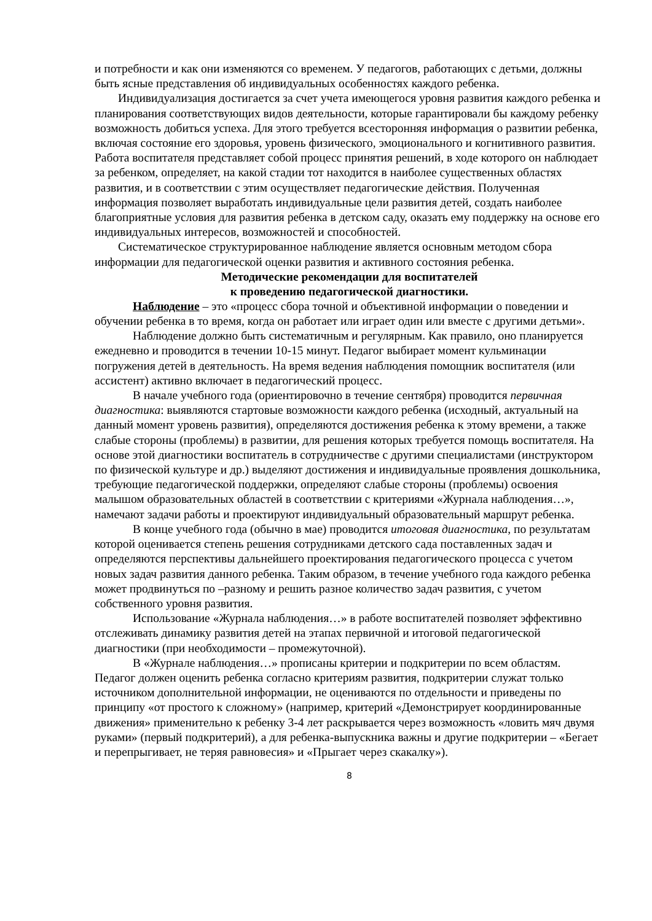и потребности и как они изменяются со временем. У педагогов, работающих с детьми, должны быть ясные представления об индивидуальных особенностях каждого ребенка.
Индивидуализация достигается за счет учета имеющегося уровня развития каждого ребенка и планирования соответствующих видов деятельности, которые гарантировали бы каждому ребенку возможность добиться успеха. Для этого требуется всесторонняя информация о развитии ребенка, включая состояние его здоровья, уровень физического, эмоционального и когнитивного развития. Работа воспитателя представляет собой процесс принятия решений, в ходе которого он наблюдает за ребенком, определяет, на какой стадии тот находится в наиболее существенных областях развития, и в соответствии с этим осуществляет педагогические действия. Полученная информация позволяет выработать индивидуальные цели развития детей, создать наиболее благоприятные условия для развития ребенка в детском саду, оказать ему поддержку на основе его индивидуальных интересов, возможностей и способностей.
Систематическое структурированное наблюдение является основным методом сбора информации для педагогической оценки развития и активного состояния ребенка.
Методические рекомендации для воспитателей
к проведению педагогической диагностики.
Наблюдение – это «процесс сбора точной и объективной информации о поведении и обучении ребенка в то время, когда он работает или играет один или вместе с другими детьми».
Наблюдение должно быть систематичным и регулярным. Как правило, оно планируется ежедневно и проводится в течении 10-15 минут. Педагог выбирает момент кульминации погружения детей в деятельность. На время ведения наблюдения помощник воспитателя (или ассистент) активно включает в педагогический процесс.
В начале учебного года (ориентировочно в течение сентября) проводится первичная диагностика: выявляются стартовые возможности каждого ребенка (исходный, актуальный на данный момент уровень развития), определяются достижения ребенка к этому времени, а также слабые стороны (проблемы) в развитии, для решения которых требуется помощь воспитателя. На основе этой диагностики воспитатель в сотрудничестве с другими специалистами (инструктором по физической культуре и др.) выделяют достижения и индивидуальные проявления дошкольника, требующие педагогической поддержки, определяют слабые стороны (проблемы) освоения малышом образовательных областей в соответствии с критериями «Журнала наблюдения…», намечают задачи работы и проектируют индивидуальный образовательный маршрут ребенка.
В конце учебного года (обычно в мае) проводится итоговая диагностика, по результатам которой оценивается степень решения сотрудниками детского сада поставленных задач и определяются перспективы дальнейшего проектирования педагогического процесса с учетом новых задач развития данного ребенка. Таким образом, в течение учебного года каждого ребенка может продвинуться по –разному и решить разное количество задач развития, с учетом собственного уровня развития.
Использование «Журнала наблюдения…» в работе воспитателей позволяет эффективно отслеживать динамику развития детей на этапах первичной и итоговой педагогической диагностики (при необходимости – промежуточной).
В «Журнале наблюдения…» прописаны критерии и подкритерии по всем областям. Педагог должен оценить ребенка согласно критериям развития, подкритерии служат только источником дополнительной информации, не оцениваются по отдельности и приведены по принципу «от простого к сложному» (например, критерий «Демонстрирует координированные движения» применительно к ребенку 3-4 лет раскрывается через возможность «ловить мяч двумя руками» (первый подкритерий), а для ребенка-выпускника важны и другие подкритерии – «Бегает и перепрыгивает, не теряя равновесия» и «Прыгает через скакалку»).
8